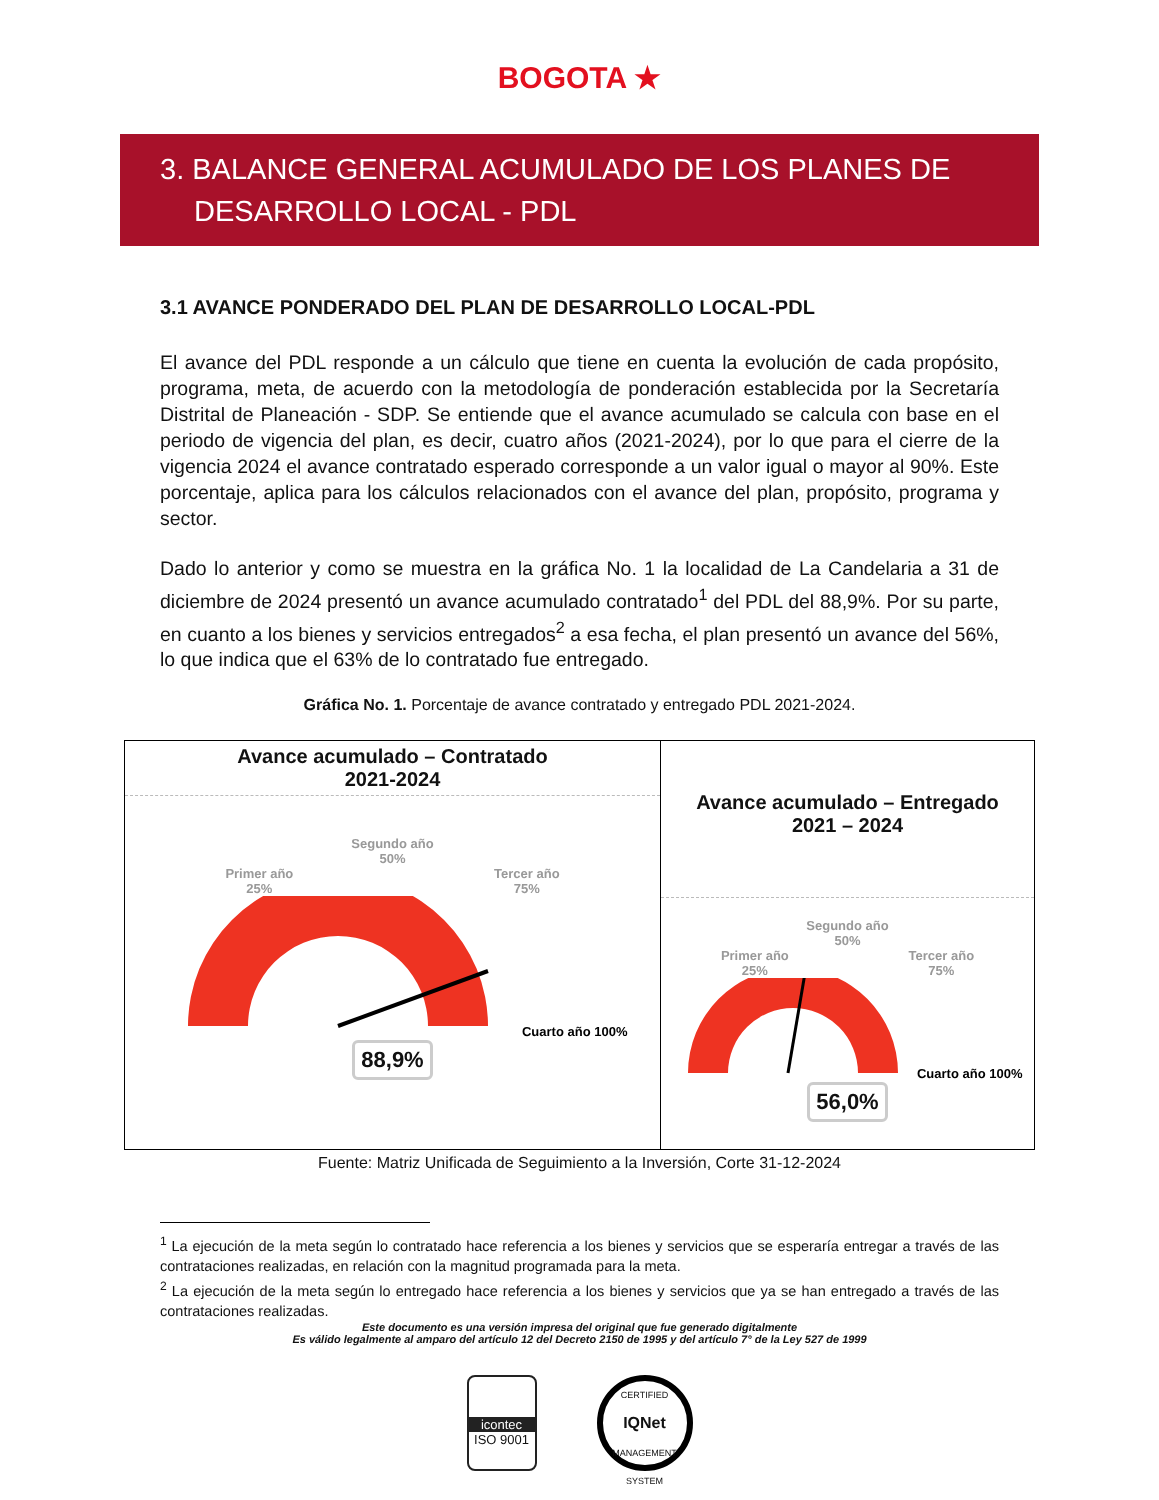BOGOTA ★
3. BALANCE GENERAL ACUMULADO DE LOS PLANES DE
DESARROLLO LOCAL - PDL
3.1 AVANCE PONDERADO DEL PLAN DE DESARROLLO LOCAL-PDL
El avance del PDL responde a un cálculo que tiene en cuenta la evolución de cada propósito, programa, meta, de acuerdo con la metodología de ponderación establecida por la Secretaría Distrital de Planeación - SDP. Se entiende que el avance acumulado se calcula con base en el periodo de vigencia del plan, es decir, cuatro años (2021-2024), por lo que para el cierre de la vigencia 2024 el avance contratado esperado corresponde a un valor igual o mayor al 90%. Este porcentaje, aplica para los cálculos relacionados con el avance del plan, propósito, programa y sector.
Dado lo anterior y como se muestra en la gráfica No. 1 la localidad de La Candelaria a 31 de diciembre de 2024 presentó un avance acumulado contratado<sup>1</sup> del PDL del 88,9%. Por su parte, en cuanto a los bienes y servicios entregados<sup>2</sup> a esa fecha, el plan presentó un avance del 56%, lo que indica que el 63% de lo contratado fue entregado.
Gráfica No. 1. Porcentaje de avance contratado y entregado PDL 2021-2024.
Avance acumulado – Contratado
2021-2024
Segundo año
50%
Primer año
25% Tercer año
75%
Cuarto año 100%
88,9%
Avance acumulado – Entregado
2021 – 2024
Segundo año
50%
Primer año
25% Tercer año
75%
Cuarto año 100%
56,0%
Fuente: Matriz Unificada de Seguimiento a la Inversión, Corte 31-12-2024
<sup>1</sup> La ejecución de la meta según lo contratado hace referencia a los bienes y servicios que se esperaría entregar a través de las contrataciones realizadas, en relación con la magnitud programada para la meta.
<sup>2</sup> La ejecución de la meta según lo entregado hace referencia a los bienes y servicios que ya se han entregado a través de las contrataciones realizadas.
Este documento es una versión impresa del original que fue generado digitalmente
Es válido legalmente al amparo del artículo 12 del Decreto 2150 de 1995 y del artículo 7° de la Ley 527 de 1999
icontec
ISO 9001
CERTIFIED
IQNet
MANAGEMENT SYSTEM